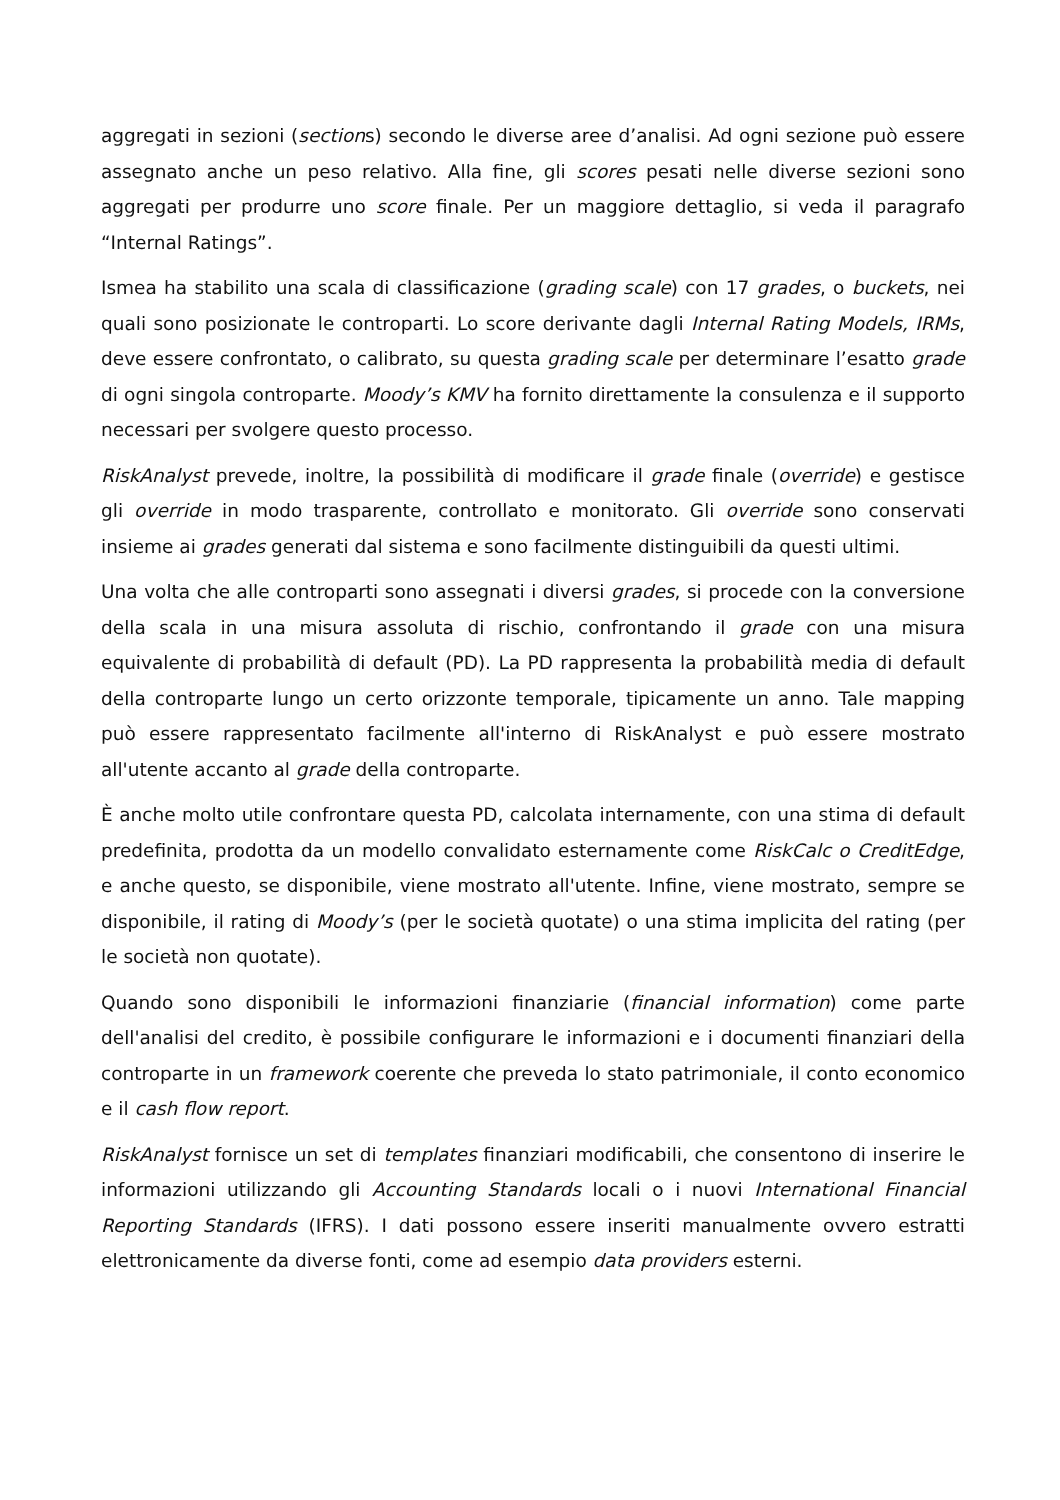aggregati in sezioni (sections) secondo le diverse aree d’analisi. Ad ogni sezione può essere assegnato anche un peso relativo. Alla fine, gli scores pesati nelle diverse sezioni sono aggregati per produrre uno score finale. Per un maggiore dettaglio, si veda il paragrafo “Internal Ratings”.
Ismea ha stabilito una scala di classificazione (grading scale) con 17 grades, o buckets, nei quali sono posizionate le controparti. Lo score derivante dagli Internal Rating Models, IRMs, deve essere confrontato, o calibrato, su questa grading scale per determinare l’esatto grade di ogni singola controparte. Moody’s KMV ha fornito direttamente la consulenza e il supporto necessari per svolgere questo processo.
RiskAnalyst prevede, inoltre, la possibilità di modificare il grade finale (override) e gestisce gli override in modo trasparente, controllato e monitorato. Gli override sono conservati insieme ai grades generati dal sistema e sono facilmente distinguibili da questi ultimi.
Una volta che alle controparti sono assegnati i diversi grades, si procede con la conversione della scala in una misura assoluta di rischio, confrontando il grade con una misura equivalente di probabilità di default (PD). La PD rappresenta la probabilità media di default della controparte lungo un certo orizzonte temporale, tipicamente un anno. Tale mapping può essere rappresentato facilmente all'interno di RiskAnalyst e può essere mostrato all'utente accanto al grade della controparte.
È anche molto utile confrontare questa PD, calcolata internamente, con una stima di default predefinita, prodotta da un modello convalidato esternamente come RiskCalc o CreditEdge, e anche questo, se disponibile, viene mostrato all'utente. Infine, viene mostrato, sempre se disponibile, il rating di Moody’s (per le società quotate) o una stima implicita del rating (per le società non quotate).
Quando sono disponibili le informazioni finanziarie (financial information) come parte dell'analisi del credito, è possibile configurare le informazioni e i documenti finanziari della controparte in un framework coerente che preveda lo stato patrimoniale, il conto economico e il cash flow report.
RiskAnalyst fornisce un set di templates finanziari modificabili, che consentono di inserire le informazioni utilizzando gli Accounting Standards locali o i nuovi International Financial Reporting Standards (IFRS). I dati possono essere inseriti manualmente ovvero estratti elettronicamente da diverse fonti, come ad esempio data providers esterni.